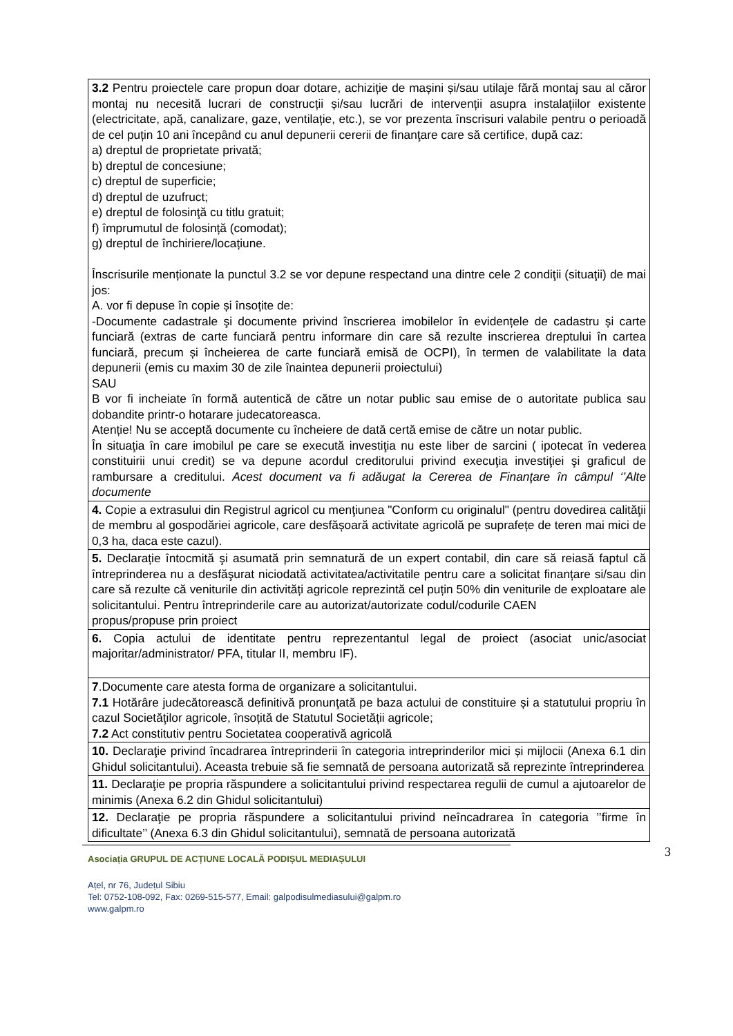| 3.2 Pentru proiectele care propun doar dotare, achiziție de mașini și/sau utilaje fără montaj sau al căror montaj nu necesită lucrari de construcții și/sau lucrări de intervenții asupra instalațiilor existente (electricitate, apă, canalizare, gaze, ventilație, etc.), se vor prezenta înscrisuri valabile pentru o perioadă de cel puțin 10 ani începând cu anul depunerii cererii de finanţare care să certifice, după caz: a) dreptul de proprietate privată; b) dreptul de concesiune; c) dreptul de superficie; d) dreptul de uzufruct; e) dreptul de folosinţă cu titlu gratuit; f) împrumutul de folosință (comodat); g) dreptul de închiriere/locațiune. Înscrisurile menționate la punctul 3.2 se vor depune respectand una dintre cele 2 condiţii (situaţii) de mai jos: A. vor fi depuse în copie și însoțite de: -Documente cadastrale şi documente privind înscrierea imobilelor în evidențele de cadastru și carte funciară (extras de carte funciară pentru informare din care să rezulte inscrierea dreptului în cartea funciară, precum și încheierea de carte funciară emisă de OCPI), în termen de valabilitate la data depunerii (emis cu maxim 30 de zile înaintea depunerii proiectului) SAU B vor fi incheiate în formă autentică de către un notar public sau emise de o autoritate publica sau dobandite printr-o hotarare judecatoreasca. Atenție! Nu se acceptă documente cu încheiere de dată certă emise de către un notar public. În situaţia în care imobilul pe care se execută investiţia nu este liber de sarcini ( ipotecat în vederea constituirii unui credit) se va depune acordul creditorului privind execuţia investiţiei şi graficul de rambursare a creditului. Acest document va fi adăugat la Cererea de Finanţare în câmpul ‘’Alte documente |
| 4. Copie a extrasului din Registrul agricol cu menţiunea "Conform cu originalul" (pentru dovedirea calităţii de membru al gospodăriei agricole, care desfășoară activitate agricolă pe suprafețe de teren mai mici de 0,3 ha, daca este cazul). |
| 5. Declarație întocmită şi asumată prin semnatură de un expert contabil, din care să reiasă faptul că întreprinderea nu a desfăşurat niciodată activitatea/activitatile pentru care a solicitat finanțare si/sau din care să rezulte că veniturile din activități agricole reprezintă cel puțin 50% din veniturile de exploatare ale solicitantului. Pentru întreprinderile care au autorizat/autorizate codul/codurile CAEN propus/propuse prin proiect |
| 6. Copia actului de identitate pentru reprezentantul legal de proiect (asociat unic/asociat majoritar/administrator/ PFA, titular II, membru IF). |
| 7 .Documente care atesta forma de organizare a solicitantului. 7.1 Hotărâre judecătorească definitivă pronunţată pe baza actului de constituire și a statutului propriu în cazul Societăţilor agricole, însoțită de Statutul Societății agricole; 7.2 Act constitutiv pentru Societatea cooperativă agricolă |
| 10. Declaraţie privind încadrarea întreprinderii în categoria intreprinderilor mici și mijlocii (Anexa 6.1 din Ghidul solicitantului). Aceasta trebuie să fie semnată de persoana autorizată să reprezinte întreprinderea |
| 11. Declaraţie pe propria răspundere a solicitantului privind respectarea regulii de cumul a ajutoarelor de minimis (Anexa 6.2 din Ghidul solicitantului) |
| 12. Declaraţie pe propria răspundere a solicitantului privind neîncadrarea în categoria ’’firme în dificultate’’ (Anexa 6.3 din Ghidul solicitantului), semnată de persoana autorizată |
3
Asociația GRUPUL DE ACȚIUNE LOCALĂ PODIȘUL MEDIAȘULUI
Ațel, nr 76, Județul Sibiu
Tel: 0752-108-092, Fax: 0269-515-577, Email: galpodisulmediasului@galpm.ro
www.galpm.ro